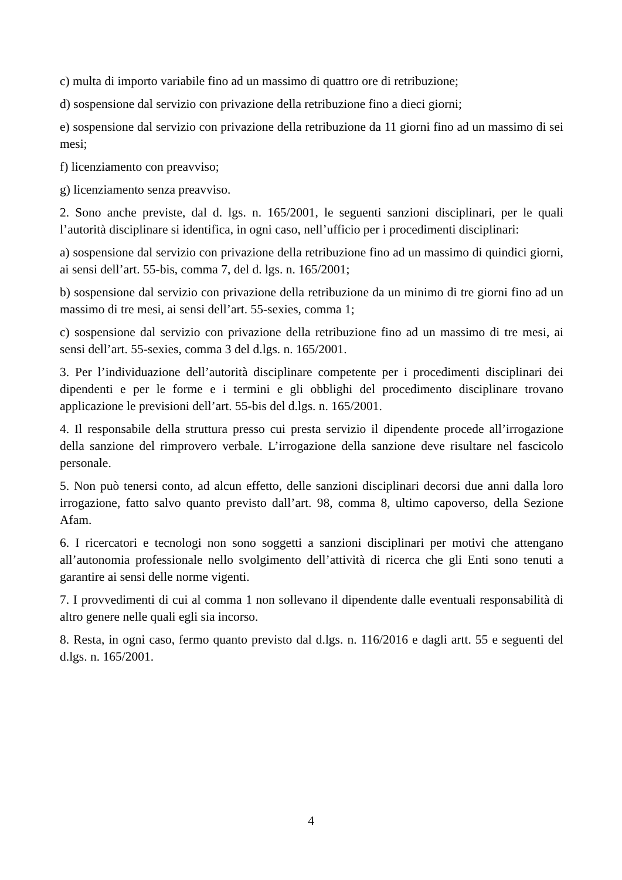c) multa di importo variabile fino ad un massimo di quattro ore di retribuzione;
d) sospensione dal servizio con privazione della retribuzione fino a dieci giorni;
e) sospensione dal servizio con privazione della retribuzione da 11 giorni fino ad un massimo di sei mesi;
f) licenziamento con preavviso;
g) licenziamento senza preavviso.
2. Sono anche previste, dal d. lgs. n. 165/2001, le seguenti sanzioni disciplinari, per le quali l’autorità disciplinare si identifica, in ogni caso, nell’ufficio per i procedimenti disciplinari:
a) sospensione dal servizio con privazione della retribuzione fino ad un massimo di quindici giorni, ai sensi dell’art. 55-bis, comma 7, del d. lgs. n. 165/2001;
b) sospensione dal servizio con privazione della retribuzione da un minimo di tre giorni fino ad un massimo di tre mesi, ai sensi dell’art. 55-sexies, comma 1;
c) sospensione dal servizio con privazione della retribuzione fino ad un massimo di tre mesi, ai sensi dell’art. 55-sexies, comma 3 del d.lgs. n. 165/2001.
3. Per l’individuazione dell’autorità disciplinare competente per i procedimenti disciplinari dei dipendenti e per le forme e i termini e gli obblighi del procedimento disciplinare trovano applicazione le previsioni dell’art. 55-bis del d.lgs. n. 165/2001.
4. Il responsabile della struttura presso cui presta servizio il dipendente procede all’irrogazione della sanzione del rimprovero verbale. L’irrogazione della sanzione deve risultare nel fascicolo personale.
5. Non può tenersi conto, ad alcun effetto, delle sanzioni disciplinari decorsi due anni dalla loro irrogazione, fatto salvo quanto previsto dall’art. 98, comma 8, ultimo capoverso, della Sezione Afam.
6. I ricercatori e tecnologi non sono soggetti a sanzioni disciplinari per motivi che attengano all’autonomia professionale nello svolgimento dell’attività di ricerca che gli Enti sono tenuti a garantire ai sensi delle norme vigenti.
7. I provvedimenti di cui al comma 1 non sollevano il dipendente dalle eventuali responsabilità di altro genere nelle quali egli sia incorso.
8. Resta, in ogni caso, fermo quanto previsto dal d.lgs. n. 116/2016 e dagli artt. 55 e seguenti del d.lgs. n. 165/2001.
4